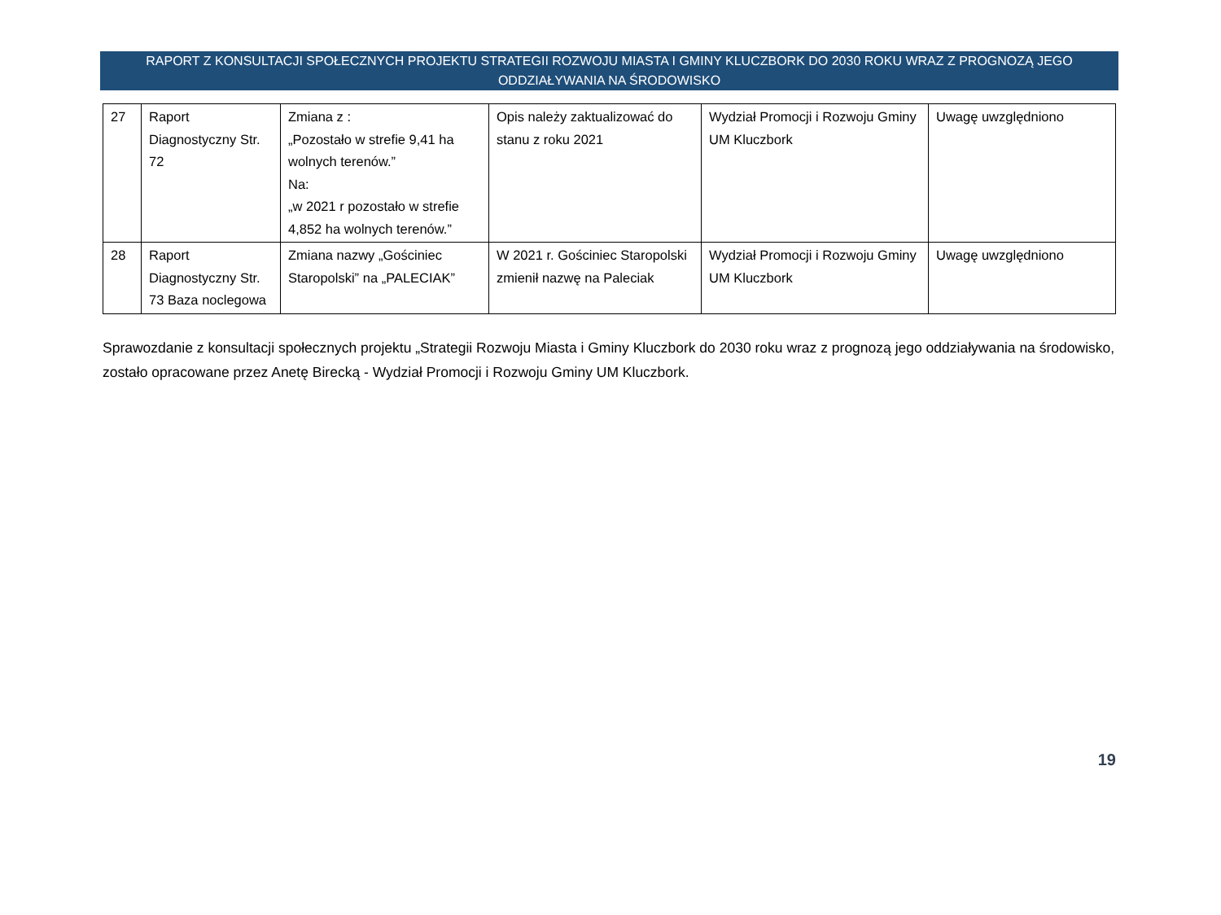RAPORT Z KONSULTACJI SPOŁECZNYCH PROJEKTU STRATEGII ROZWOJU MIASTA I GMINY KLUCZBORK DO 2030 ROKU WRAZ Z PROGNOZĄ JEGO ODDZIAŁYWANIA NA ŚRODOWISKO
| 27 | Raport Diagnostyczny Str. 72 | Zmiana z : „Pozostało w strefie 9,41 ha wolnych terenów.” Na: „w 2021 r pozostało w strefie 4,852 ha wolnych terenów.” | Opis należy zaktualizować do stanu z roku 2021 | Wydział Promocji i Rozwoju Gminy UM Kluczbork | Uwagę uwzględniono |
| 28 | Raport Diagnostyczny Str. 73 Baza noclegowa | Zmiana nazwy „Gościniec Staropolski” na „PALECIAK” | W 2021 r. Gościniec Staropolski zmienił nazwę na Paleciak | Wydział Promocji i Rozwoju Gminy UM Kluczbork | Uwagę uwzględniono |
Sprawozdanie z konsultacji społecznych projektu „Strategii Rozwoju Miasta i Gminy Kluczbork do 2030 roku wraz z prognozą jego oddziaływania na środowisko, zostało opracowane przez Anetę Birecką - Wydział Promocji i Rozwoju Gminy UM Kluczbork.
19